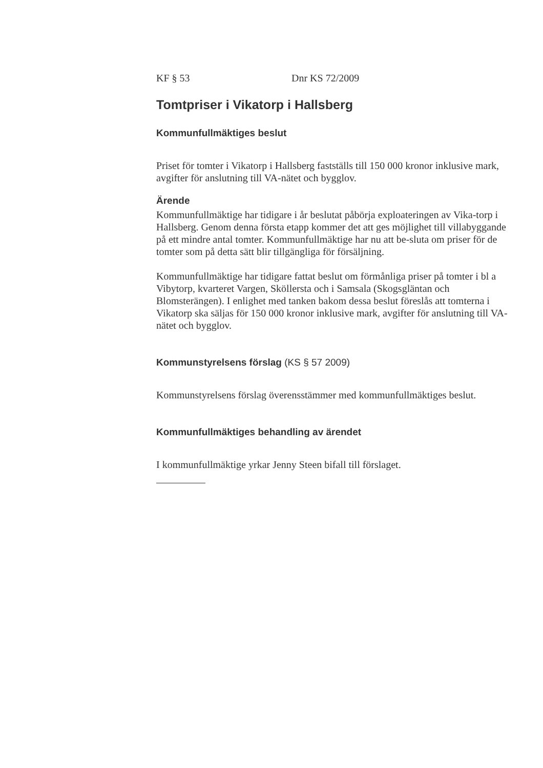KF § 53 Dnr KS 72/2009
Tomtpriser i Vikatorp i Hallsberg
Kommunfullmäktiges beslut
Priset för tomter i Vikatorp i Hallsberg fastställs till 150 000 kronor inklusive mark, avgifter för anslutning till VA-nätet och bygglov.
Ärende
Kommunfullmäktige har tidigare i år beslutat påbörja exploateringen av Vika-torp i Hallsberg. Genom denna första etapp kommer det att ges möjlighet till villabyggande på ett mindre antal tomter. Kommunfullmäktige har nu att be-sluta om priser för de tomter som på detta sätt blir tillgängliga för försäljning.
Kommunfullmäktige har tidigare fattat beslut om förmånliga priser på tomter i bl a Vibytorp, kvarteret Vargen, Sköllersta och i Samsala (Skogsgläntan och Blomsterängen). I enlighet med tanken bakom dessa beslut föreslås att tomterna i Vikatorp ska säljas för 150 000 kronor inklusive mark, avgifter för anslutning till VA-nätet och bygglov.
Kommunstyrelsens förslag (KS § 57 2009)
Kommunstyrelsens förslag överensstämmer med kommunfullmäktiges beslut.
Kommunfullmäktiges behandling av ärendet
I kommunfullmäktige yrkar Jenny Steen bifall till förslaget.